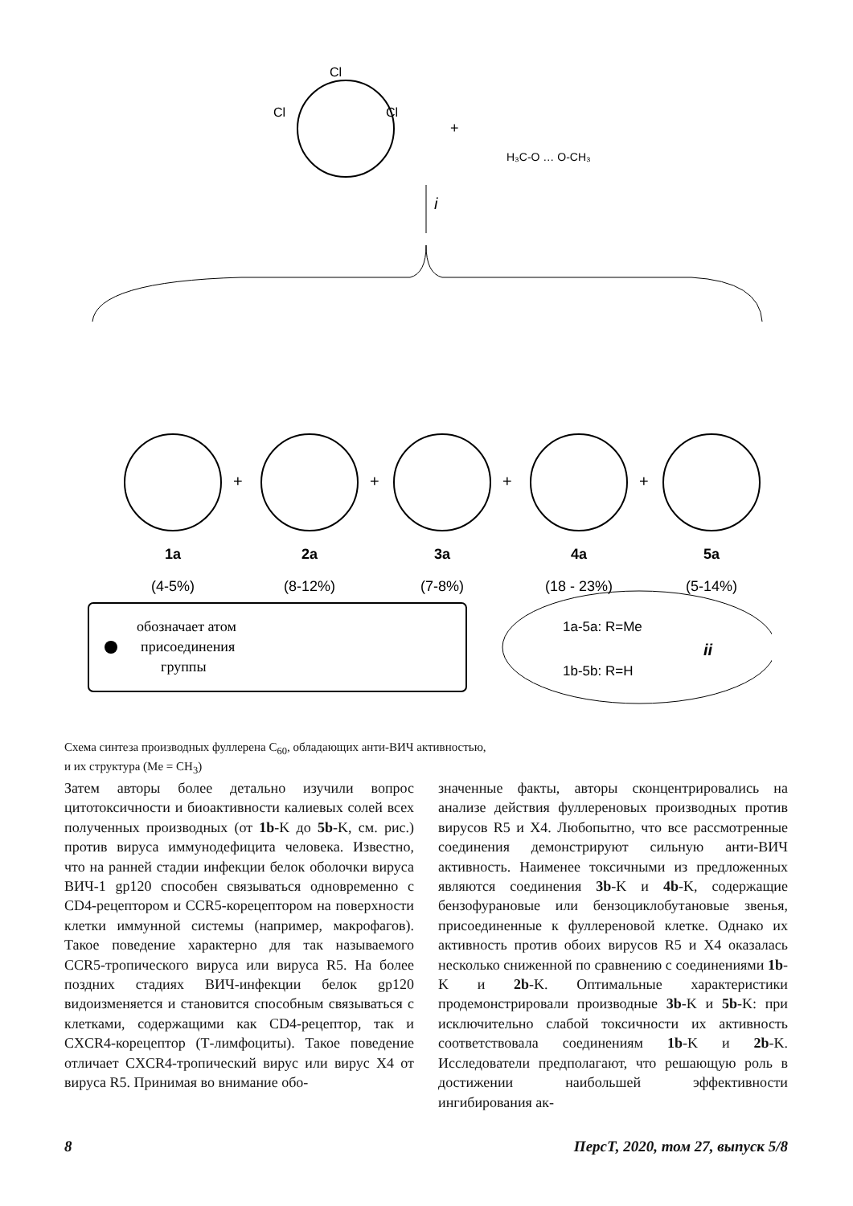Cl
Cl
Cl
+
H₃C-O … O-CH₃
i
+
+
+
+
1a
2a
3a
4a
5a
(4-5%)
(8-12%)
(7-8%)
(18 - 23%)
(5-14%)
обозначает атом
присоединения
группы
1a-5a: R=Me
1b-5b: R=H
ii
Схема синтеза производных фуллерена C<sub>60</sub>, обладающих анти-ВИЧ активностью,
и их структура (Me = CH<sub>3</sub>)
Затем авторы более детально изучили вопрос цитотоксичности и биоактивности калиевых солей всех полученных производных (от 1b-K до 5b-K, см. рис.) против вируса иммунодефицита человека. Известно, что на ранней стадии инфекции белок оболочки вируса ВИЧ-1 gp120 способен связываться одновременно с CD4-рецептором и CCR5-корецептором на поверхности клетки иммунной системы (например, макрофагов). Такое поведение характерно для так называемого CCR5-тропического вируса или вируса R5. На более поздних стадиях ВИЧ-инфекции белок gp120 видоизменяется и становится способным связываться с клетками, содержащими как CD4-рецептор, так и CXCR4-корецептор (Т-лимфоциты). Такое поведение отличает CXCR4-тропический вирус или вирус X4 от вируса R5. Принимая во внимание обо-
значенные факты, авторы сконцентрировались на анализе действия фуллереновых производных против вирусов R5 и X4. Любопытно, что все рассмотренные соединения демонстрируют сильную анти-ВИЧ активность. Наименее токсичными из предложенных являются соединения 3b-K и 4b-K, содержащие бензофурановые или бензоциклобутановые звенья, присоединенные к фуллереновой клетке. Однако их активность против обоих вирусов R5 и X4 оказалась несколько сниженной по сравнению с соединениями 1b-K и 2b-K. Оптимальные характеристики продемонстрировали производные 3b-K и 5b-K: при исключительно слабой токсичности их активность соответствовала соединениям 1b-K и 2b-K. Исследователи предполагают, что решающую роль в достижении наибольшей эффективности ингибирования ак-
8 ПерсТ, 2020, том 27, выпуск 5/8